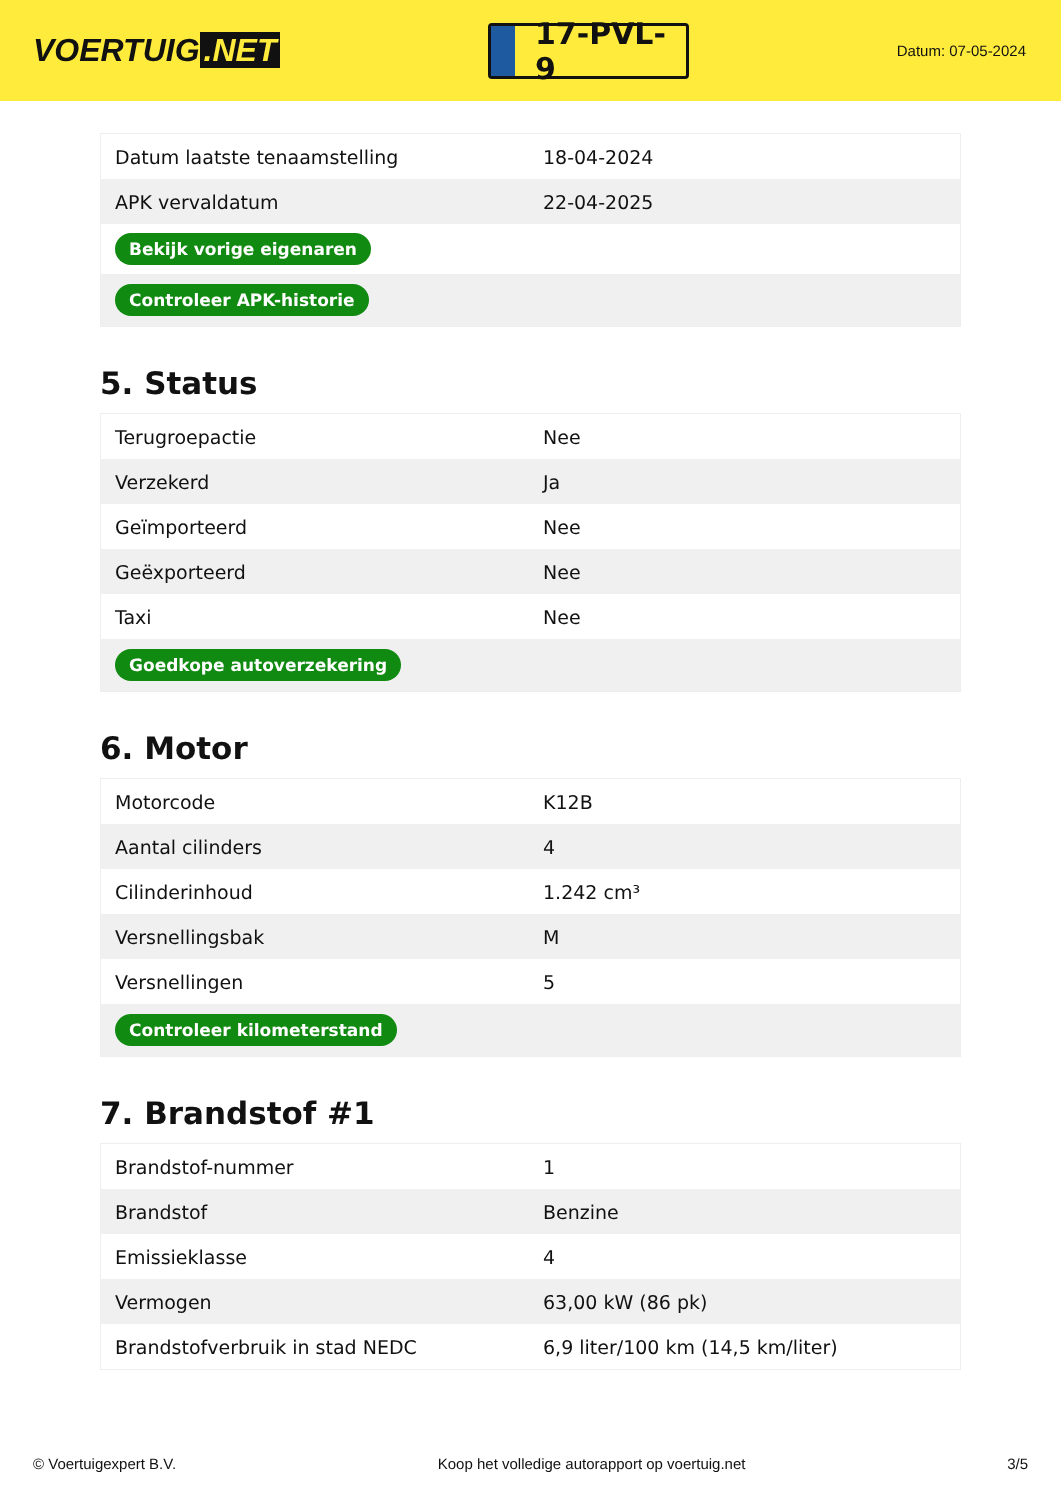VOERTUIG.NET
17-PVL-9
Datum: 07-05-2024
| Datum laatste tenaamstelling | 18-04-2024 |
| APK vervaldatum | 22-04-2025 |
| Bekijk vorige eigenaren | |
| Controleer APK-historie | |
5. Status
| Terugroepactie | Nee |
| Verzekerd | Ja |
| Geïmporteerd | Nee |
| Geëxporteerd | Nee |
| Taxi | Nee |
| Goedkope autoverzekering | |
6. Motor
| Motorcode | K12B |
| Aantal cilinders | 4 |
| Cilinderinhoud | 1.242 cm³ |
| Versnellingsbak | M |
| Versnellingen | 5 |
| Controleer kilometerstand | |
7. Brandstof #1
| Brandstof-nummer | 1 |
| Brandstof | Benzine |
| Emissieklasse | 4 |
| Vermogen | 63,00 kW (86 pk) |
| Brandstofverbruik in stad NEDC | 6,9 liter/100 km (14,5 km/liter) |
© Voertuigexpert B.V. Koop het volledige autorapport op voertuig.net 3/5